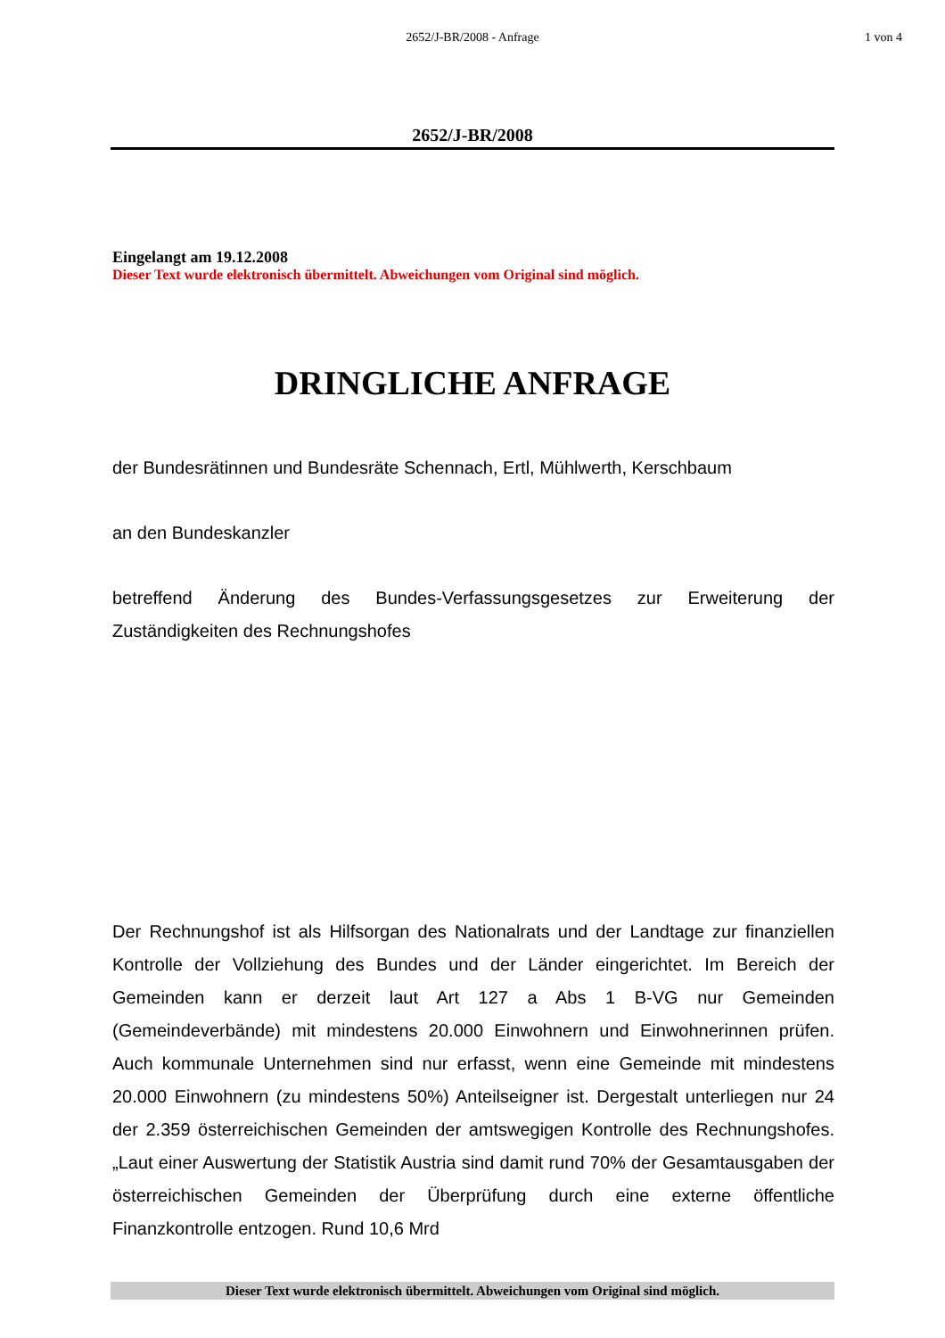2652/J-BR/2008 - Anfrage
1 von 4
2652/J-BR/2008
Eingelangt am 19.12.2008
Dieser Text wurde elektronisch übermittelt. Abweichungen vom Original sind möglich.
DRINGLICHE ANFRAGE
der Bundesrätinnen und Bundesräte Schennach, Ertl, Mühlwerth, Kerschbaum
an den Bundeskanzler
betreffend Änderung des Bundes-Verfassungsgesetzes zur Erweiterung der Zuständigkeiten des Rechnungshofes
Der Rechnungshof ist als Hilfsorgan des Nationalrats und der Landtage zur finanziellen Kontrolle der Vollziehung des Bundes und der Länder eingerichtet. Im Bereich der Gemeinden kann er derzeit laut Art 127 a Abs 1 B-VG nur Gemeinden (Gemeindeverbände) mit mindestens 20.000 Einwohnern und Einwohnerinnen prüfen. Auch kommunale Unternehmen sind nur erfasst, wenn eine Gemeinde mit mindestens 20.000 Einwohnern (zu mindestens 50%) Anteilseigner ist. Dergestalt unterliegen nur 24 der 2.359 österreichischen Gemeinden der amtswegigen Kontrolle des Rechnungshofes. „Laut einer Auswertung der Statistik Austria sind damit rund 70% der Gesamtausgaben der österreichischen Gemeinden der Überprüfung durch eine externe öffentliche Finanzkontrolle entzogen. Rund 10,6 Mrd
Dieser Text wurde elektronisch übermittelt. Abweichungen vom Original sind möglich.